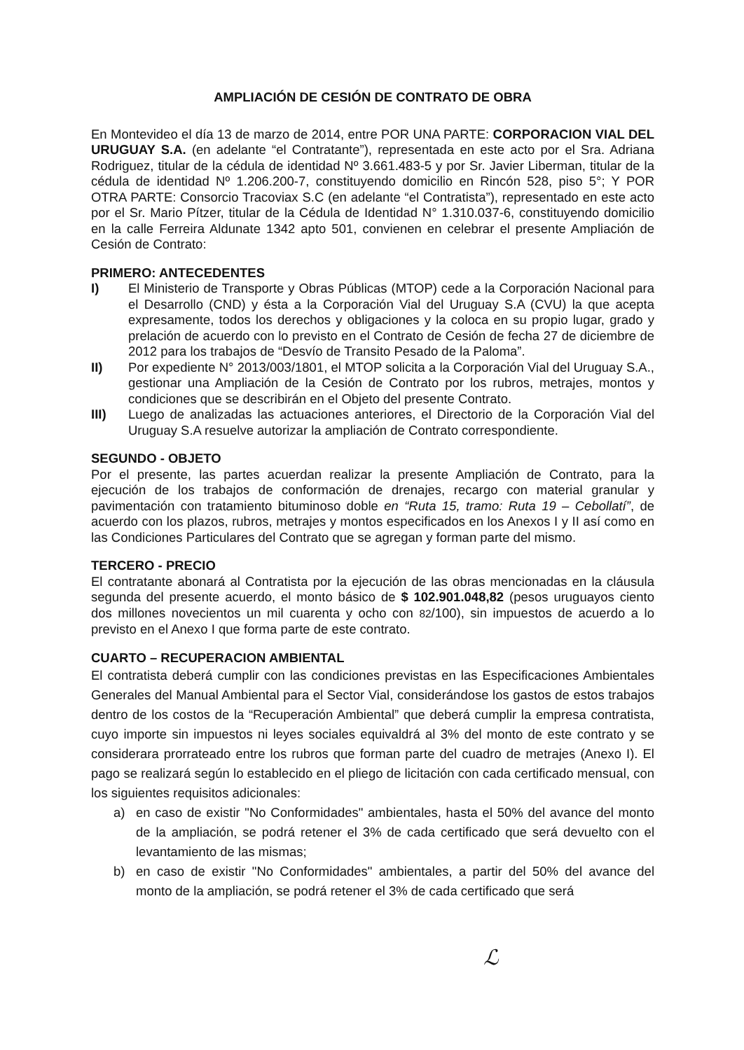AMPLIACIÓN DE CESIÓN DE CONTRATO DE OBRA
En Montevideo el día 13 de marzo de 2014, entre POR UNA PARTE: CORPORACION VIAL DEL URUGUAY S.A. (en adelante “el Contratante”), representada en este acto por el Sra. Adriana Rodriguez, titular de la cédula de identidad Nº 3.661.483-5 y por Sr. Javier Liberman, titular de la cédula de identidad Nº 1.206.200-7, constituyendo domicilio en Rincón 528, piso 5°; Y POR OTRA PARTE: Consorcio Tracoviax S.C (en adelante “el Contratista”), representado en este acto por el Sr. Mario Pítzer, titular de la Cédula de Identidad N° 1.310.037-6, constituyendo domicilio en la calle Ferreira Aldunate 1342 apto 501, convienen en celebrar el presente Ampliación de Cesión de Contrato:
PRIMERO: ANTECEDENTES
I) El Ministerio de Transporte y Obras Públicas (MTOP) cede a la Corporación Nacional para el Desarrollo (CND) y ésta a la Corporación Vial del Uruguay S.A (CVU) la que acepta expresamente, todos los derechos y obligaciones y la coloca en su propio lugar, grado y prelación de acuerdo con lo previsto en el Contrato de Cesión de fecha 27 de diciembre de 2012 para los trabajos de “Desvío de Transito Pesado de la Paloma”.
II) Por expediente N° 2013/003/1801, el MTOP solicita a la Corporación Vial del Uruguay S.A., gestionar una Ampliación de la Cesión de Contrato por los rubros, metrajes, montos y condiciones que se describirán en el Objeto del presente Contrato.
III) Luego de analizadas las actuaciones anteriores, el Directorio de la Corporación Vial del Uruguay S.A resuelve autorizar la ampliación de Contrato correspondiente.
SEGUNDO - OBJETO
Por el presente, las partes acuerdan realizar la presente Ampliación de Contrato, para la ejecución de los trabajos de conformación de drenajes, recargo con material granular y pavimentación con tratamiento bituminoso doble en “Ruta 15, tramo: Ruta 19 – Cebollatí”, de acuerdo con los plazos, rubros, metrajes y montos especificados en los Anexos I y II así como en las Condiciones Particulares del Contrato que se agregan y forman parte del mismo.
TERCERO - PRECIO
El contratante abonará al Contratista por la ejecución de las obras mencionadas en la cláusula segunda del presente acuerdo, el monto básico de $ 102.901.048,82 (pesos uruguayos ciento dos millones novecientos un mil cuarenta y ocho con 82/100), sin impuestos de acuerdo a lo previsto en el Anexo I que forma parte de este contrato.
CUARTO – RECUPERACION AMBIENTAL
El contratista deberá cumplir con las condiciones previstas en las Especificaciones Ambientales Generales del Manual Ambiental para el Sector Vial, considerándose los gastos de estos trabajos dentro de los costos de la “Recuperación Ambiental” que deberá cumplir la empresa contratista, cuyo importe sin impuestos ni leyes sociales equivaldrá al 3% del monto de este contrato y se considerara prorrateado entre los rubros que forman parte del cuadro de metrajes (Anexo I). El pago se realizará según lo establecido en el pliego de licitación con cada certificado mensual, con los siguientes requisitos adicionales:
a) en caso de existir "No Conformidades" ambientales, hasta el 50% del avance del monto de la ampliación, se podrá retener el 3% de cada certificado que será devuelto con el levantamiento de las mismas;
b) en caso de existir "No Conformidades" ambientales, a partir del 50% del avance del monto de la ampliación, se podrá retener el 3% de cada certificado que será
ℒ